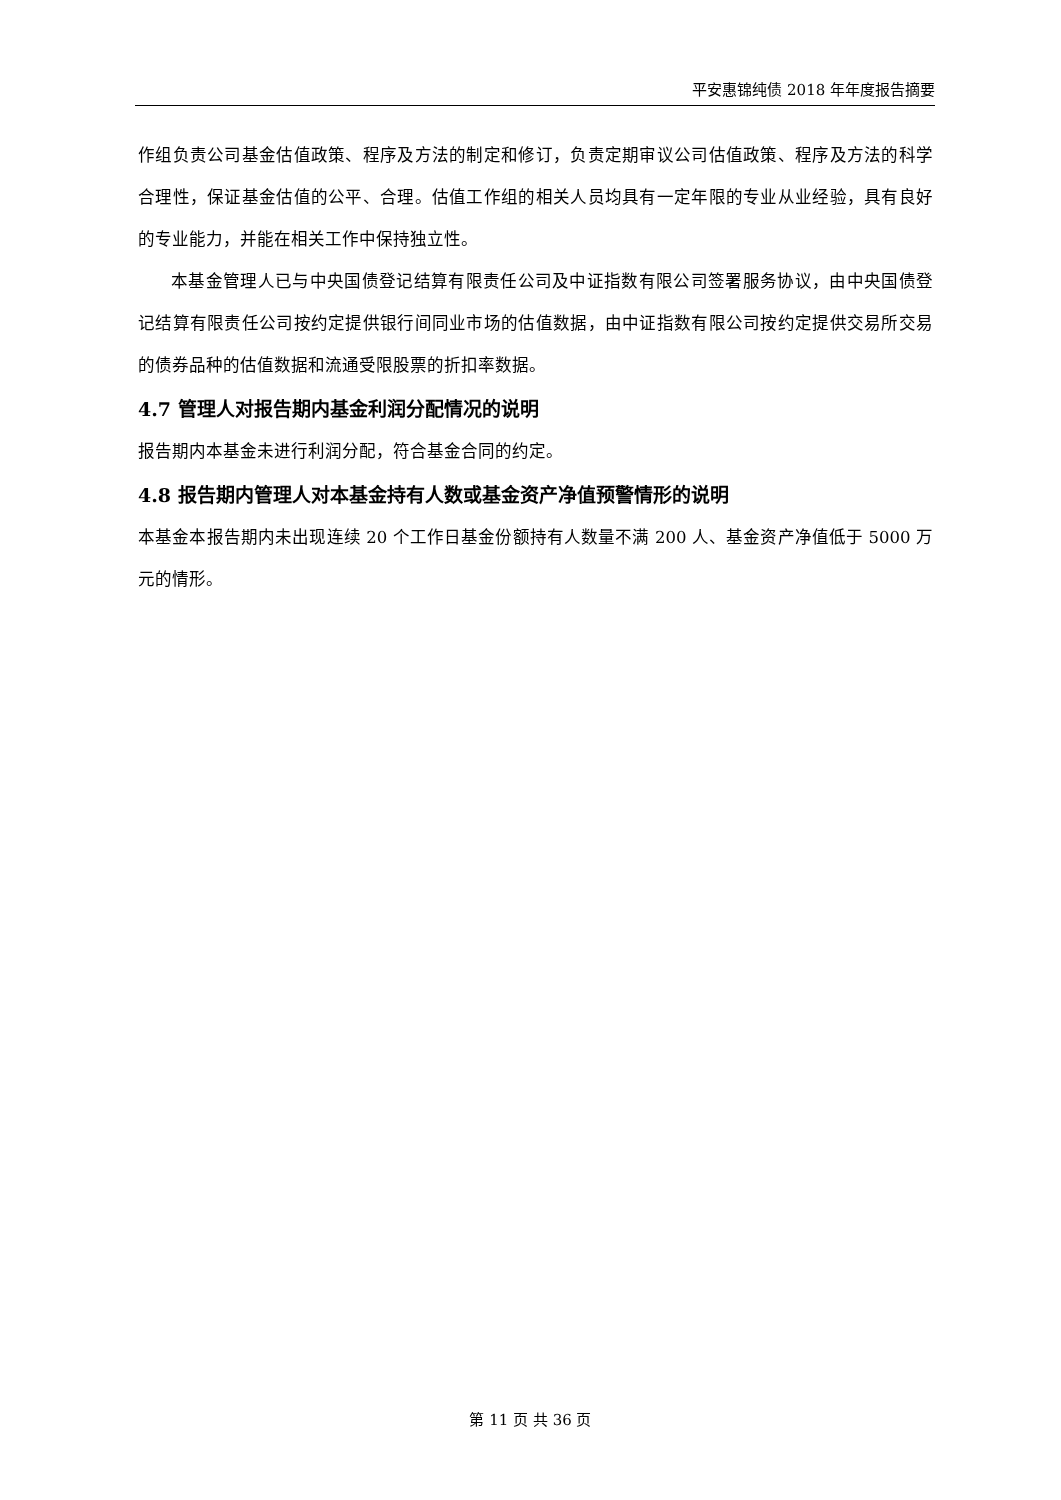平安惠锦纯债 2018 年年度报告摘要
作组负责公司基金估值政策、程序及方法的制定和修订，负责定期审议公司估值政策、程序及方法的科学合理性，保证基金估值的公平、合理。估值工作组的相关人员均具有一定年限的专业从业经验，具有良好的专业能力，并能在相关工作中保持独立性。
本基金管理人已与中央国债登记结算有限责任公司及中证指数有限公司签署服务协议，由中央国债登记结算有限责任公司按约定提供银行间同业市场的估值数据，由中证指数有限公司按约定提供交易所交易的债券品种的估值数据和流通受限股票的折扣率数据。
4.7 管理人对报告期内基金利润分配情况的说明
报告期内本基金未进行利润分配，符合基金合同的约定。
4.8 报告期内管理人对本基金持有人数或基金资产净值预警情形的说明
本基金本报告期内未出现连续 20 个工作日基金份额持有人数量不满 200 人、基金资产净值低于 5000 万元的情形。
第 11 页 共 36 页